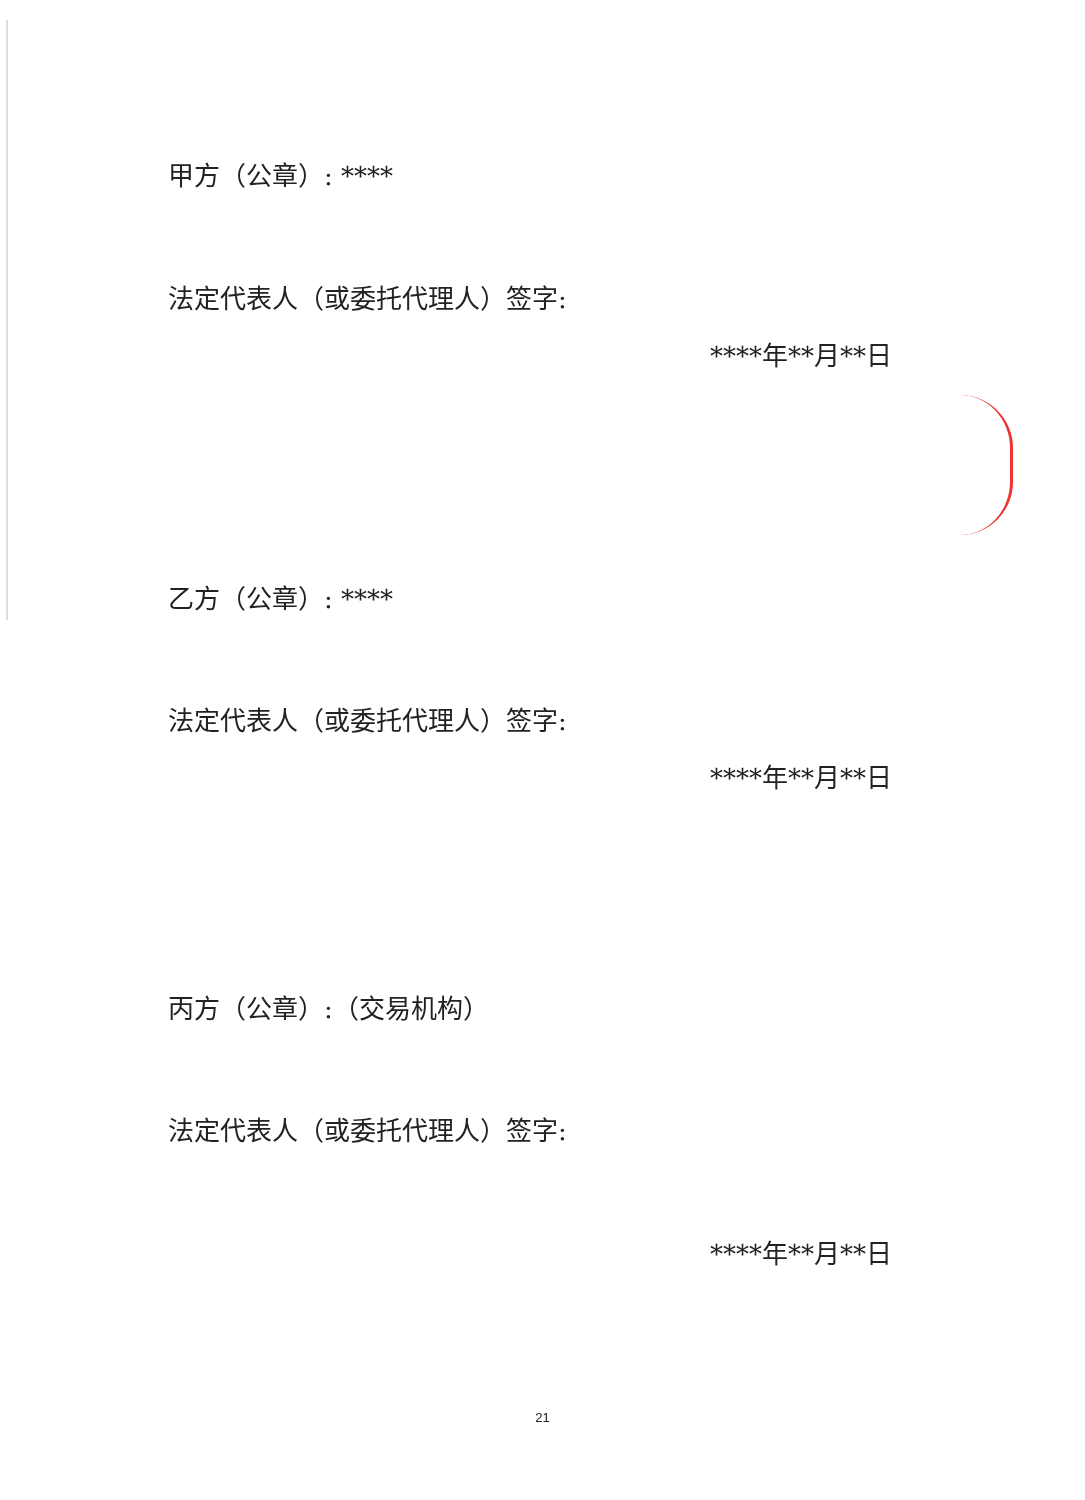甲方（公章）: ****
法定代表人（或委托代理人）签字:
****年**月**日
乙方（公章）: ****
法定代表人（或委托代理人）签字:
****年**月**日
丙方（公章）:（交易机构）
法定代表人（或委托代理人）签字:
****年**月**日
21